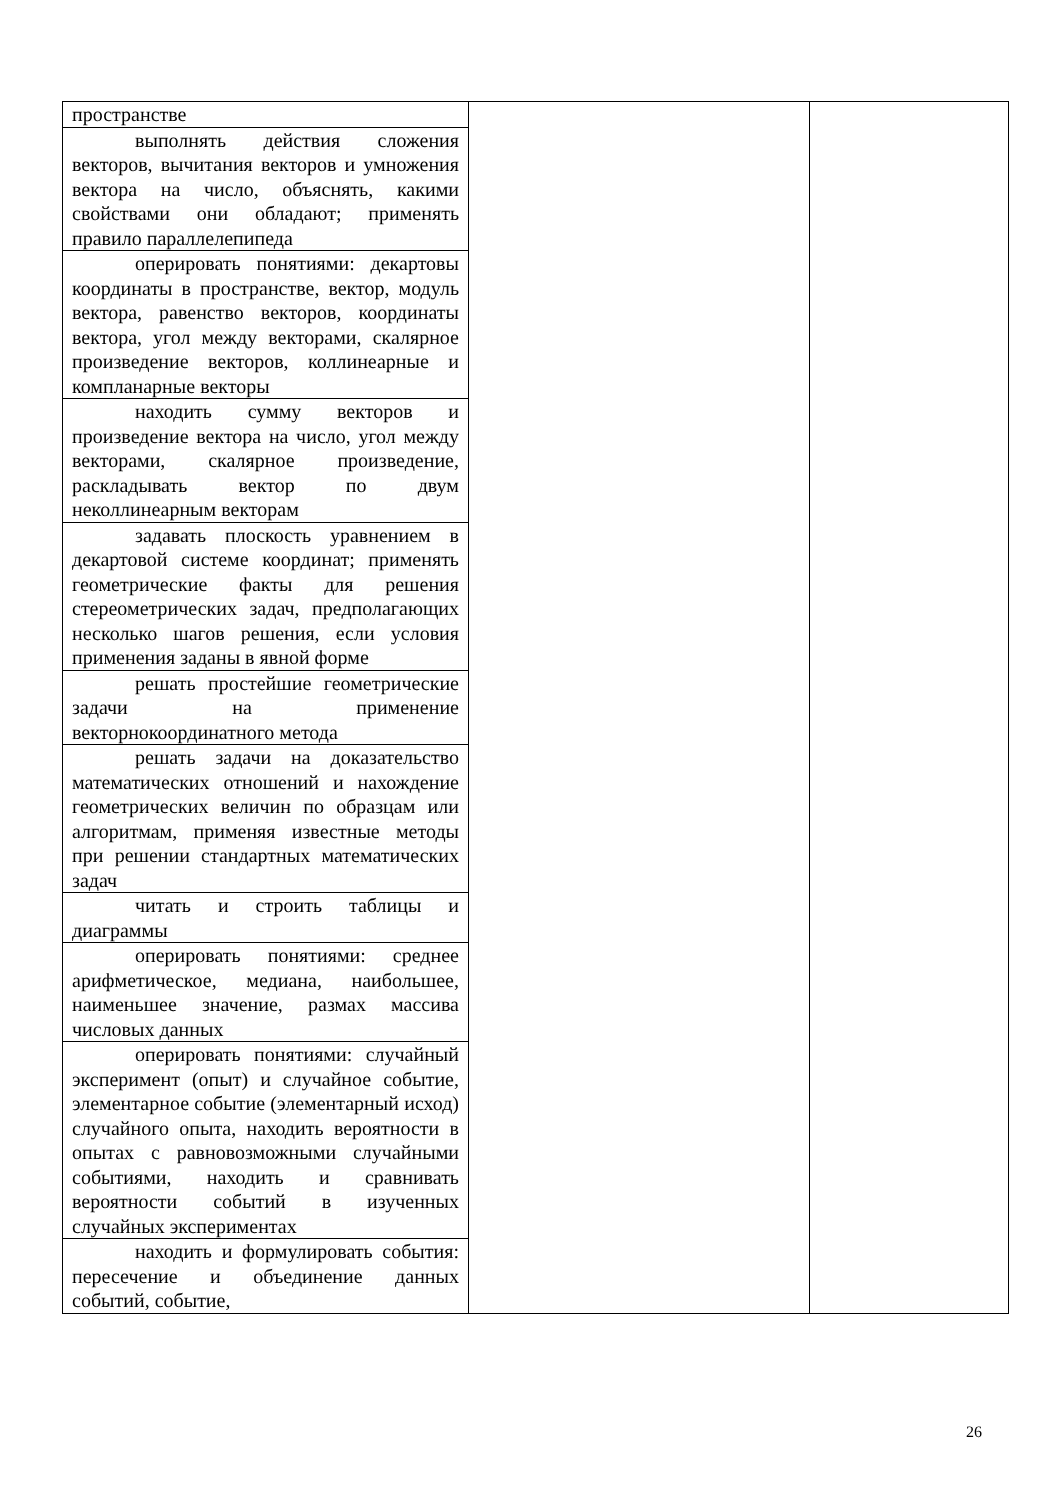| пространстве | | |
| выполнять действия сложения векторов, вычитания векторов и умножения вектора на число, объяснять, какими свойствами они обладают; применять правило параллелепипеда | | |
| оперировать понятиями: декартовы координаты в пространстве, вектор, модуль вектора, равенство векторов, координаты вектора, угол между векторами, скалярное произведение векторов, коллинеарные и компланарные векторы | | |
| находить сумму векторов и произведение вектора на число, угол между векторами, скалярное произведение, раскладывать вектор по двум неколлинеарным векторам | | |
| задавать плоскость уравнением в декартовой системе координат; применять геометрические факты для решения стереометрических задач, предполагающих несколько шагов решения, если условия применения заданы в явной форме | | |
| решать простейшие геометрические задачи на применение векторнокоординатного метода | | |
| решать задачи на доказательство математических отношений и нахождение геометрических величин по образцам или алгоритмам, применяя известные методы при решении стандартных математических задач | | |
| читать и строить таблицы и диаграммы | | |
| оперировать понятиями: среднее арифметическое, медиана, наибольшее, наименьшее значение, размах массива числовых данных | | |
| оперировать понятиями: случайный эксперимент (опыт) и случайное событие, элементарное событие (элементарный исход) случайного опыта, находить вероятности в опытах с равновозможными случайными событиями, находить и сравнивать вероятности событий в изученных случайных экспериментах | | |
| находить и формулировать события: пересечение и объединение данных событий, событие, | | |
26